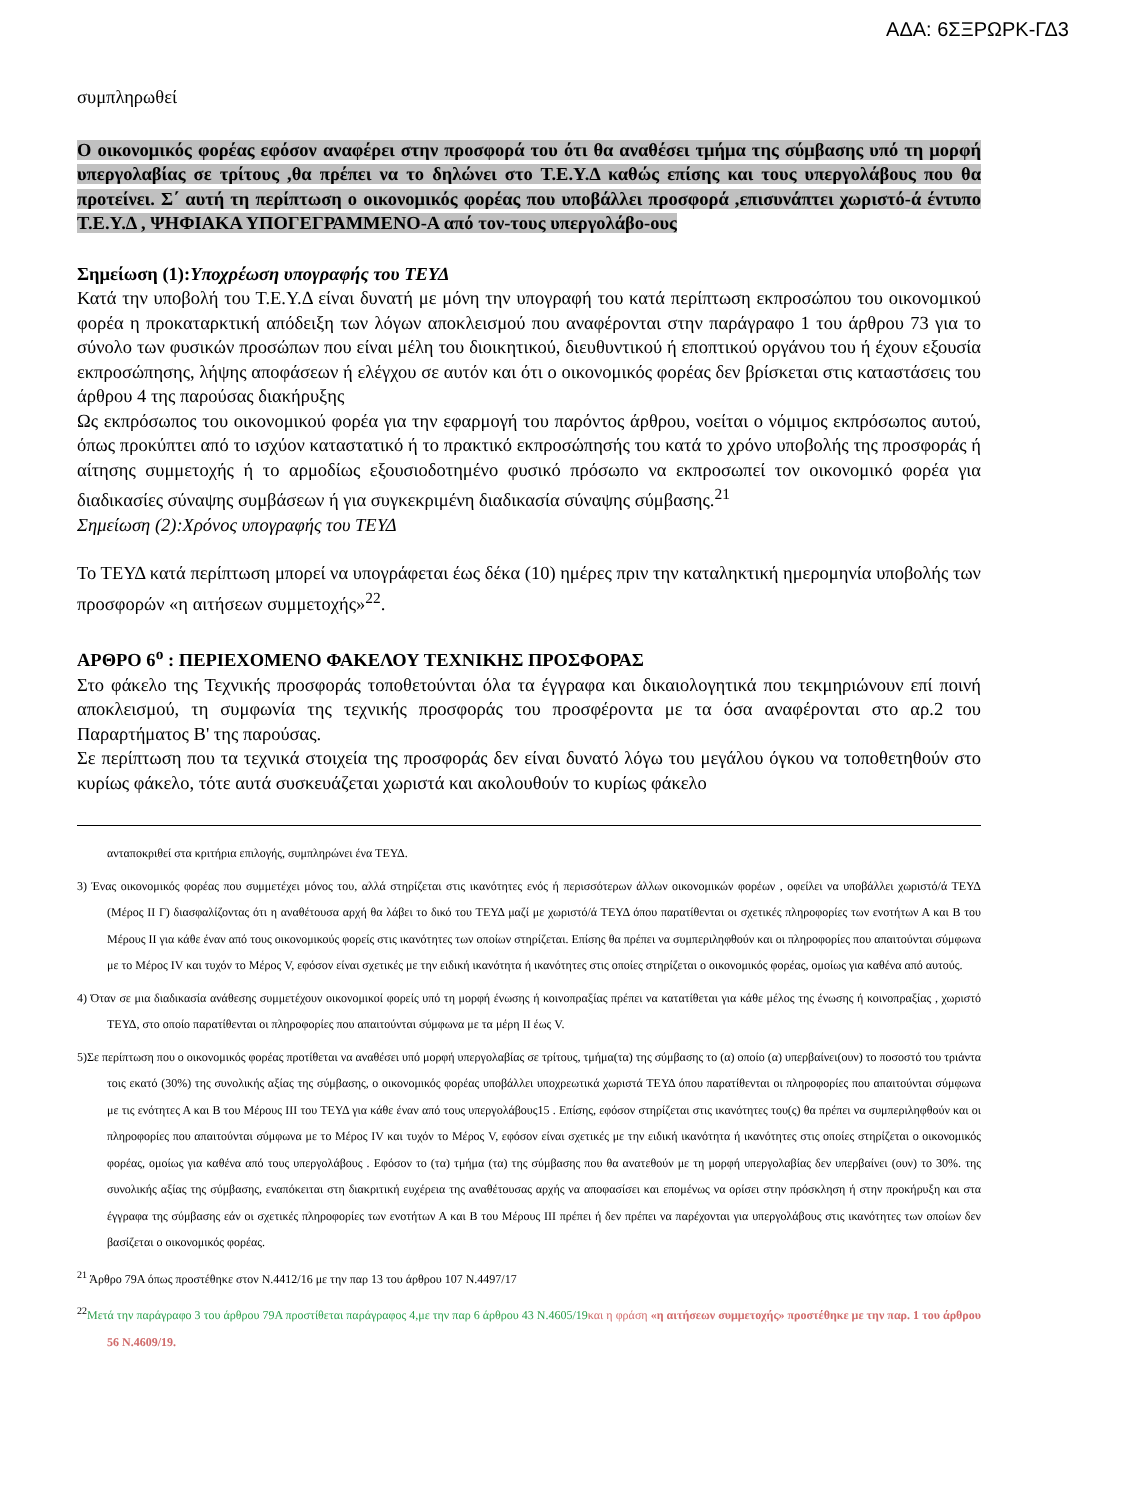ΑΔΑ: 6ΣΞΡΩΡΚ-ΓΔ3
συμπληρωθεί
Ο οικονομικός φορέας εφόσον αναφέρει στην προσφορά του ότι θα αναθέσει τμήμα της σύμβασης υπό τη μορφή υπεργολαβίας σε τρίτους ,θα πρέπει να το δηλώνει στο Τ.Ε.Υ.Δ καθώς επίσης και τους υπεργολάβους που θα προτείνει. Σ΄ αυτή τη περίπτωση ο οικονομικός φορέας που υποβάλλει προσφορά ,επισυνάπτει χωριστό-ά έντυπο Τ.Ε.Υ.Δ , ΨΗΦΙΑΚΑ ΥΠΟΓΕΓΡΑΜΜΕΝΟ-Α από τον-τους υπεργολάβο-ους
Σημείωση (1):Υποχρέωση υπογραφής του ΤΕΥΔ
Κατά την υποβολή του Τ.Ε.Υ.Δ είναι δυνατή με μόνη την υπογραφή του κατά περίπτωση εκπροσώπου του οικονομικού φορέα η προκαταρκτική απόδειξη των λόγων αποκλεισμού που αναφέρονται στην παράγραφο 1 του άρθρου 73 για το σύνολο των φυσικών προσώπων που είναι μέλη του διοικητικού, διευθυντικού ή εποπτικού οργάνου του ή έχουν εξουσία εκπροσώπησης, λήψης αποφάσεων ή ελέγχου σε αυτόν και ότι ο οικονομικός φορέας δεν βρίσκεται στις καταστάσεις του άρθρου 4 της παρούσας διακήρυξης
Ως εκπρόσωπος του οικονομικού φορέα για την εφαρμογή του παρόντος άρθρου, νοείται ο νόμιμος εκπρόσωπος αυτού, όπως προκύπτει από το ισχύον καταστατικό ή το πρακτικό εκπροσώπησής του κατά το χρόνο υποβολής της προσφοράς ή αίτησης συμμετοχής ή το αρμοδίως εξουσιοδοτημένο φυσικό πρόσωπο να εκπροσωπεί τον οικονομικό φορέα για διαδικασίες σύναψης συμβάσεων ή για συγκεκριμένη διαδικασία σύναψης σύμβασης.<sup>21</sup>
Σημείωση (2):Χρόνος υπογραφής του ΤΕΥΔ
Το ΤΕΥΔ κατά περίπτωση μπορεί να υπογράφεται έως δέκα (10) ημέρες πριν την καταληκτική ημερομηνία υποβολής των προσφορών «η αιτήσεων συμμετοχής»<sup>22</sup>.
ΑΡΘΡΟ 6<sup>ο</sup> : ΠΕΡΙΕΧΟΜΕΝΟ ΦΑΚΕΛΟΥ ΤΕΧΝΙΚΗΣ ΠΡΟΣΦΟΡΑΣ
Στο φάκελο της Τεχνικής προσφοράς τοποθετούνται όλα τα έγγραφα και δικαιολογητικά που τεκμηριώνουν επί ποινή αποκλεισμού, τη συμφωνία της τεχνικής προσφοράς του προσφέροντα με τα όσα αναφέρονται στο αρ.2 του Παραρτήματος Β' της παρούσας.
Σε περίπτωση που τα τεχνικά στοιχεία της προσφοράς δεν είναι δυνατό λόγω του μεγάλου όγκου να τοποθετηθούν στο κυρίως φάκελο, τότε αυτά συσκευάζεται χωριστά και ακολουθούν το κυρίως φάκελο
ανταποκριθεί στα κριτήρια επιλογής, συμπληρώνει ένα ΤΕΥΔ.
3) Ένας οικονομικός φορέας που συμμετέχει μόνος του, αλλά στηρίζεται στις ικανότητες ενός ή περισσότερων άλλων οικονομικών φορέων , οφείλει να υποβάλλει χωριστό/ά ΤΕΥΔ (Μέρος ΙΙ Γ) διασφαλίζοντας ότι η αναθέτουσα αρχή θα λάβει το δικό του ΤΕΥΔ μαζί με χωριστό/ά ΤΕΥΔ όπου παρατίθενται οι σχετικές πληροφορίες των ενοτήτων Α και Β του Μέρους ΙΙ για κάθε έναν από τους οικονομικούς φορείς στις ικανότητες των οποίων στηρίζεται. Επίσης θα πρέπει να συμπεριληφθούν και οι πληροφορίες που απαιτούνται σύμφωνα με το Μέρος IV και τυχόν το Μέρος V, εφόσον είναι σχετικές με την ειδική ικανότητα ή ικανότητες στις οποίες στηρίζεται ο οικονομικός φορέας, ομοίως για καθένα από αυτούς.
4) Όταν σε μια διαδικασία ανάθεσης συμμετέχουν οικονομικοί φορείς υπό τη μορφή ένωσης ή κοινοπραξίας πρέπει να κατατίθεται για κάθε μέλος της ένωσης ή κοινοπραξίας , χωριστό ΤΕΥΔ, στο οποίο παρατίθενται οι πληροφορίες που απαιτούνται σύμφωνα με τα μέρη ΙΙ έως V.
5)Σε περίπτωση που ο οικονομικός φορέας προτίθεται να αναθέσει υπό μορφή υπεργολαβίας σε τρίτους, τμήμα(τα) της σύμβασης το (α) οποίο (α) υπερβαίνει(ουν) το ποσοστό του τριάντα τοις εκατό (30%) της συνολικής αξίας της σύμβασης, ο οικονομικός φορέας υποβάλλει υποχρεωτικά χωριστά ΤΕΥΔ όπου παρατίθενται οι πληροφορίες που απαιτούνται σύμφωνα με τις ενότητες Α και Β του Μέρους ΙΙΙ του ΤΕΥΔ για κάθε έναν από τους υπεργολάβους15 . Επίσης, εφόσον στηρίζεται στις ικανότητες του(ς) θα πρέπει να συμπεριληφθούν και οι πληροφορίες που απαιτούνται σύμφωνα με το Μέρος IV και τυχόν το Μέρος V, εφόσον είναι σχετικές με την ειδική ικανότητα ή ικανότητες στις οποίες στηρίζεται ο οικονομικός φορέας, ομοίως για καθένα από τους υπεργολάβους . Εφόσον το (τα) τμήμα (τα) της σύμβασης που θα ανατεθούν με τη μορφή υπεργολαβίας δεν υπερβαίνει (ουν) το 30%. της συνολικής αξίας της σύμβασης, εναπόκειται στη διακριτική ευχέρεια της αναθέτουσας αρχής να αποφασίσει και επομένως να ορίσει στην πρόσκληση ή στην προκήρυξη και στα έγγραφα της σύμβασης εάν οι σχετικές πληροφορίες των ενοτήτων Α και Β του Μέρους ΙΙΙ πρέπει ή δεν πρέπει να παρέχονται για υπεργολάβους στις ικανότητες των οποίων δεν βασίζεται ο οικονομικός φορέας.
<sup>21</sup> Άρθρο 79Α όπως προστέθηκε στον Ν.4412/16 με την παρ 13 του άρθρου 107 Ν.4497/17
<sup>22</sup> Μετά την παράγραφο 3 του άρθρου 79Α προστίθεται παράγραφος 4,με την παρ 6 άρθρου 43 Ν.4605/19 και η φράση «η αιτήσεων συμμετοχής» προστέθηκε με την παρ. 1 του άρθρου 56 Ν.4609/19.